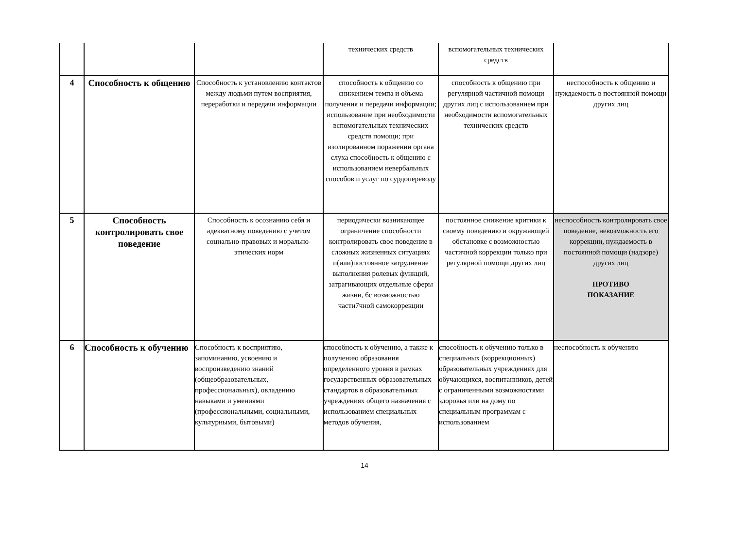| | | | технических средств | вспомогательных технических средств | |
| 4 | Способность к общению | Способность к установлению контактов между людьми путем восприятия, переработки и передачи информации | способность к общению со снижением темпа и объема получения и передачи информации; использование при необходимости вспомогательных технических средств помощи; при изолированном поражении органа слуха способность к общению с использованием невербальных способов и услуг по сурдопереводу | способность к общению при регулярной частичной помощи других лиц с использованием при необходимости вспомогательных технических средств | неспособность к общению и нуждаемость в постоянной помощи других лиц |
| 5 | Способность контролировать свое поведение | Способность к осознанию себя и адекватному поведению с учетом социально-правовых и морально-этических норм | периодически возникающее ограничение способности контролировать свое поведение в сложных жизненных ситуациях и(или)постоянное затруднение выполнения ролевых функций, затрагивающих отдельные сферы жизни, 6с возможностью части7чной самокоррекции | постоянное снижение критики к своему поведению и окружающей обстановке с возможностью частичной коррекции только при регулярной помощи других лиц | неспособность контролировать свое поведение, невозможность его коррекции, нуждаемость в постоянной помощи (надзоре) других лиц ПРОТИВО ПОКАЗАНИЕ |
| 6 | Способность к обучению | Способность к восприятию, запоминанию, усвоению и воспроизведению знаний (общеобразовательных, профессиональных), овладению навыками и умениями (профессиональными, социальными, культурными, бытовыми) | способность к обучению, а также к получению образования определенного уровня в рамках государственных образовательных стандартов в образовательных учреждениях общего назначения с использованием специальных методов обучения, | способность к обучению только в специальных (коррекционных) образовательных учреждениях для обучающихся, воспитанников, детей с ограниченными возможностями здоровья или на дому по специальным программам с использованием | неспособность к обучению |
14